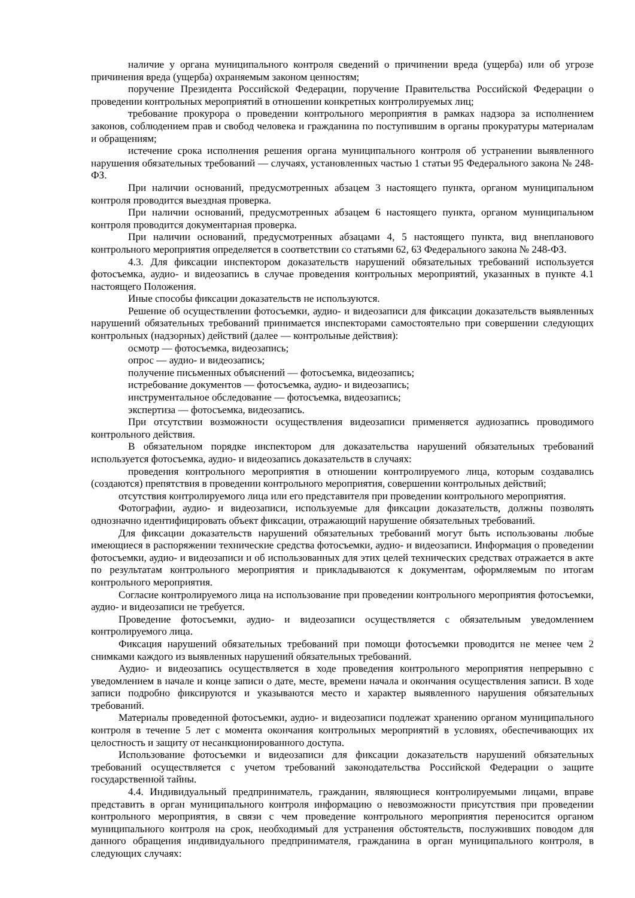наличие у органа муниципального контроля сведений о причинении вреда (ущерба) или об угрозе причинения вреда (ущерба) охраняемым законом ценностям;
поручение Президента Российской Федерации, поручение Правительства Российской Федерации о проведении контрольных мероприятий в отношении конкретных контролируемых лиц;
требование прокурора о проведении контрольного мероприятия в рамках надзора за исполнением законов, соблюдением прав и свобод человека и гражданина по поступившим в органы прокуратуры материалам и обращениям;
истечение срока исполнения решения органа муниципального контроля об устранении выявленного нарушения обязательных требований — случаях, установленных частью 1 статьи 95 Федерального закона № 248-ФЗ.
При наличии оснований, предусмотренных абзацем 3 настоящего пункта, органом муниципальном контроля проводится выездная проверка.
При наличии оснований, предусмотренных абзацем 6 настоящего пункта, органом муниципальном контроля проводится документарная проверка.
При наличии оснований, предусмотренных абзацами 4, 5 настоящего пункта, вид внепланового контрольного мероприятия определяется в соответствии со статьями 62, 63 Федерального закона № 248-ФЗ.
4.3. Для фиксации инспектором доказательств нарушений обязательных требований используется фотосъемка, аудио- и видеозапись в случае проведения контрольных мероприятий, указанных в пункте 4.1 настоящего Положения.
Иные способы фиксации доказательств не используются.
Решение об осуществлении фотосъемки, аудио- и видеозаписи для фиксации доказательств выявленных нарушений обязательных требований принимается инспекторами самостоятельно при совершении следующих контрольных (надзорных) действий (далее — контрольные действия):
осмотр — фотосъемка, видеозапись;
опрос — аудио- и видеозапись;
получение письменных объяснений — фотосъемка, видеозапись;
истребование документов — фотосъемка, аудио- и видеозапись;
инструментальное обследование — фотосъемка, видеозапись;
экспертиза — фотосъемка, видеозапись.
При отсутствии возможности осуществления видеозаписи применяется аудиозапись проводимого контрольного действия.
В обязательном порядке инспектором для доказательства нарушений обязательных требований используется фотосъемка, аудио- и видеозапись доказательств в случаях:
проведения контрольного мероприятия в отношении контролируемого лица, которым создавались (создаются) препятствия в проведении контрольного мероприятия, совершении контрольных действий;
отсутствия контролируемого лица или его представителя при проведении контрольного мероприятия.
Фотографии, аудио- и видеозаписи, используемые для фиксации доказательств, должны позволять однозначно идентифицировать объект фиксации, отражающий нарушение обязательных требований.
Для фиксации доказательств нарушений обязательных требований могут быть использованы любые имеющиеся в распоряжении технические средства фотосъемки, аудио- и видеозаписи. Информация о проведении фотосъемки, аудио- и видеозаписи и об использованных для этих целей технических средствах отражается в акте по результатам контрольного мероприятия и прикладываются к документам, оформляемым по итогам контрольного мероприятия.
Согласие контролируемого лица на использование при проведении контрольного мероприятия фотосъемки, аудио- и видеозаписи не требуется.
Проведение фотосъемки, аудио- и видеозаписи осуществляется с обязательным уведомлением контролируемого лица.
Фиксация нарушений обязательных требований при помощи фотосъемки проводится не менее чем 2 снимками каждого из выявленных нарушений обязательных требований.
Аудио- и видеозапись осуществляется в ходе проведения контрольного мероприятия непрерывно с уведомлением в начале и конце записи о дате, месте, времени начала и окончания осуществления записи. В ходе записи подробно фиксируются и указываются место и характер выявленного нарушения обязательных требований.
Материалы проведенной фотосъемки, аудио- и видеозаписи подлежат хранению органом муниципального контроля в течение 5 лет с момента окончания контрольных мероприятий в условиях, обеспечивающих их целостность и защиту от несанкционированного доступа.
Использование фотосъемки и видеозаписи для фиксации доказательств нарушений обязательных требований осуществляется с учетом требований законодательства Российской Федерации о защите государственной тайны.
4.4. Индивидуальный предприниматель, гражданин, являющиеся контролируемыми лицами, вправе представить в орган муниципального контроля информацию о невозможности присутствия при проведении контрольного мероприятия, в связи с чем проведение контрольного мероприятия переносится органом муниципального контроля на срок, необходимый для устранения обстоятельств, послуживших поводом для данного обращения индивидуального предпринимателя, гражданина в орган муниципального контроля, в следующих случаях: